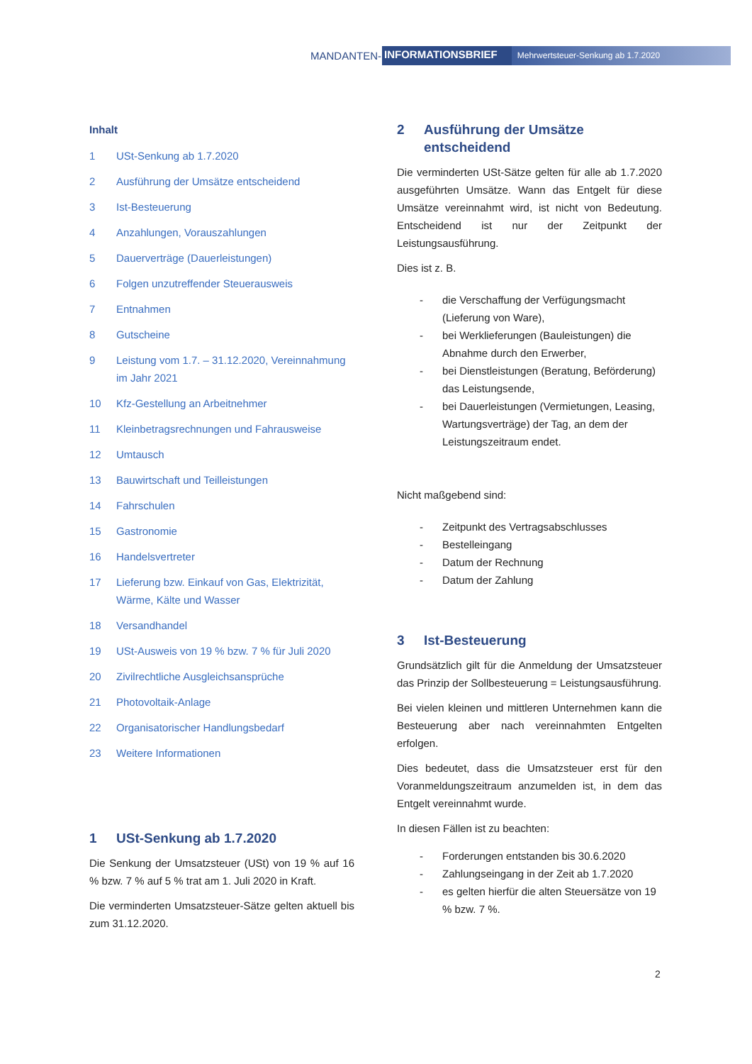MANDANTEN- INFORMATIONSBRIEF Mehrwertsteuer-Senkung ab 1.7.2020
Inhalt
1 USt-Senkung ab 1.7.2020
2 Ausführung der Umsätze entscheidend
3 Ist-Besteuerung
4 Anzahlungen, Vorauszahlungen
5 Dauerverträge (Dauerleistungen)
6 Folgen unzutreffender Steuerausweis
7 Entnahmen
8 Gutscheine
9 Leistung vom 1.7. – 31.12.2020, Vereinnahmung im Jahr 2021
10 Kfz-Gestellung an Arbeitnehmer
11 Kleinbetragsrechnungen und Fahrausweise
12 Umtausch
13 Bauwirtschaft und Teilleistungen
14 Fahrschulen
15 Gastronomie
16 Handelsvertreter
17 Lieferung bzw. Einkauf von Gas, Elektrizität, Wärme, Kälte und Wasser
18 Versandhandel
19 USt-Ausweis von 19 % bzw. 7 % für Juli 2020
20 Zivilrechtliche Ausgleichsansprüche
21 Photovoltaik-Anlage
22 Organisatorischer Handlungsbedarf
23 Weitere Informationen
1 USt-Senkung ab 1.7.2020
Die Senkung der Umsatzsteuer (USt) von 19 % auf 16 % bzw. 7 % auf 5 % trat am 1. Juli 2020 in Kraft.
Die verminderten Umsatzsteuer-Sätze gelten aktuell bis zum 31.12.2020.
2 Ausführung der Umsätze entscheidend
Die verminderten USt-Sätze gelten für alle ab 1.7.2020 ausgeführten Umsätze. Wann das Entgelt für diese Umsätze vereinnahmt wird, ist nicht von Bedeutung. Entscheidend ist nur der Zeitpunkt der Leistungsausführung.
Dies ist z. B.
- die Verschaffung der Verfügungsmacht (Lieferung von Ware),
- bei Werklieferungen (Bauleistungen) die Abnahme durch den Erwerber,
- bei Dienstleistungen (Beratung, Beförderung) das Leistungsende,
- bei Dauerleistungen (Vermietungen, Leasing, Wartungsverträge) der Tag, an dem der Leistungszeitraum endet.
Nicht maßgebend sind:
- Zeitpunkt des Vertragsabschlusses
- Bestelleingang
- Datum der Rechnung
- Datum der Zahlung
3 Ist-Besteuerung
Grundsätzlich gilt für die Anmeldung der Umsatzsteuer das Prinzip der Sollbesteuerung = Leistungsausführung.
Bei vielen kleinen und mittleren Unternehmen kann die Besteuerung aber nach vereinnahmten Entgelten erfolgen.
Dies bedeutet, dass die Umsatzsteuer erst für den Voranmeldungszeitraum anzumelden ist, in dem das Entgelt vereinnahmt wurde.
In diesen Fällen ist zu beachten:
- Forderungen entstanden bis 30.6.2020
- Zahlungseingang in der Zeit ab 1.7.2020
- es gelten hierfür die alten Steuersätze von 19 % bzw. 7 %.
2